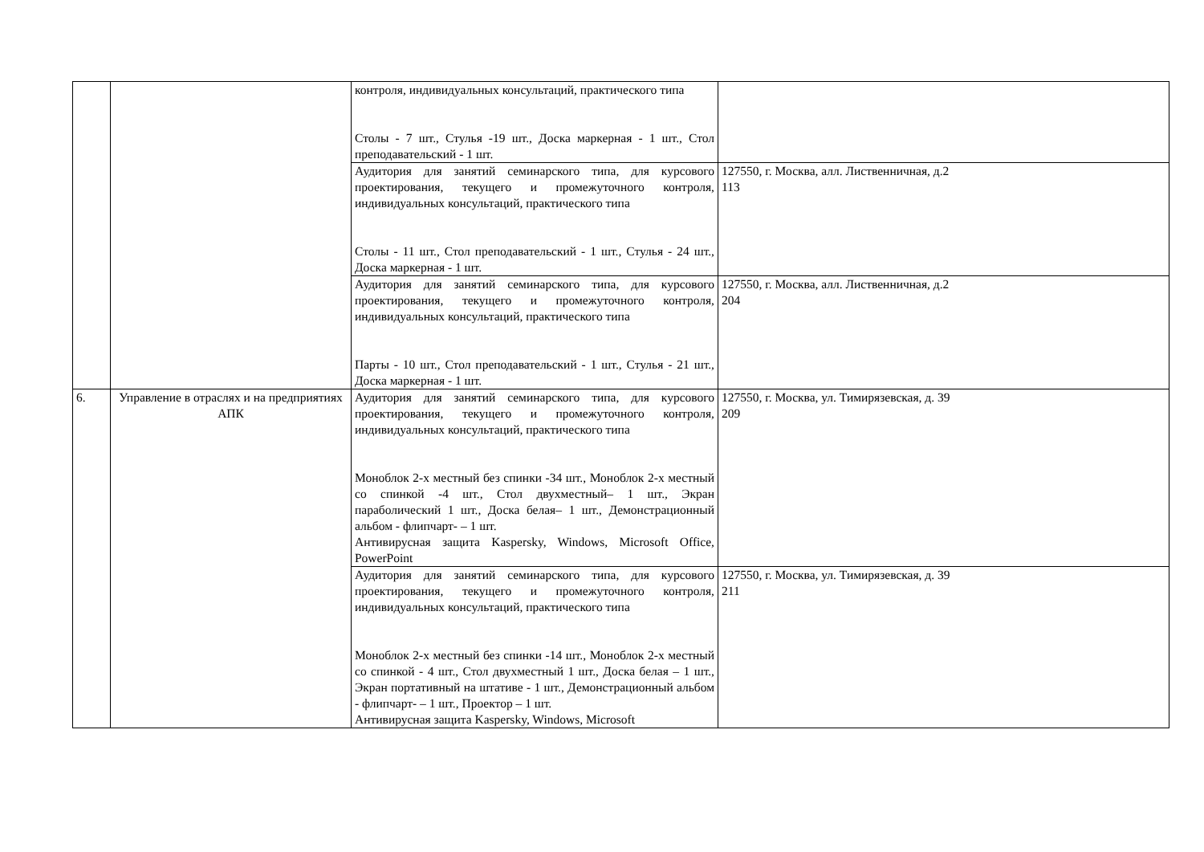| | | контроля, индивидуальных консультаций, практического типа Столы - 7 шт., Стулья -19 шт., Доска маркерная - 1 шт., Стол преподавательский - 1 шт. | |
| | | Аудитория для занятий семинарского типа, для курсового проектирования, текущего и промежуточного контроля, индивидуальных консультаций, практического типа Столы - 11 шт., Стол преподавательский - 1 шт., Стулья - 24 шт., Доска маркерная - 1 шт. | 127550, г. Москва, алл. Лиственничная, д.2 113 |
| | | Аудитория для занятий семинарского типа, для курсового проектирования, текущего и промежуточного контроля, индивидуальных консультаций, практического типа Парты - 10 шт., Стол преподавательский - 1 шт., Стулья - 21 шт., Доска маркерная - 1 шт. | 127550, г. Москва, алл. Лиственничная, д.2 204 |
| 6. | Управление в отраслях и на предприятиях АПК | Аудитория для занятий семинарского типа, для курсового проектирования, текущего и промежуточного контроля, индивидуальных консультаций, практического типа Моноблок 2-х местный без спинки -34 шт., Моноблок 2-х местный со спинкой -4 шт., Стол двухместный– 1 шт., Экран параболический 1 шт., Доска белая– 1 шт., Демонстрационный альбом - флипчарт- – 1 шт. Антивирусная защита Kaspersky, Windows, Microsoft Office, PowerPoint | 127550, г. Москва, ул. Тимирязевская, д. 39 209 |
| | | Аудитория для занятий семинарского типа, для курсового проектирования, текущего и промежуточного контроля, индивидуальных консультаций, практического типа Моноблок 2-х местный без спинки -14 шт., Моноблок 2-х местный со спинкой - 4 шт., Стол двухместный 1 шт., Доска белая – 1 шт., Экран портативный на штативе - 1 шт., Демонстрационный альбом - флипчарт- – 1 шт., Проектор – 1 шт. Антивирусная защита Kaspersky, Windows, Microsoft | 127550, г. Москва, ул. Тимирязевская, д. 39 211 |